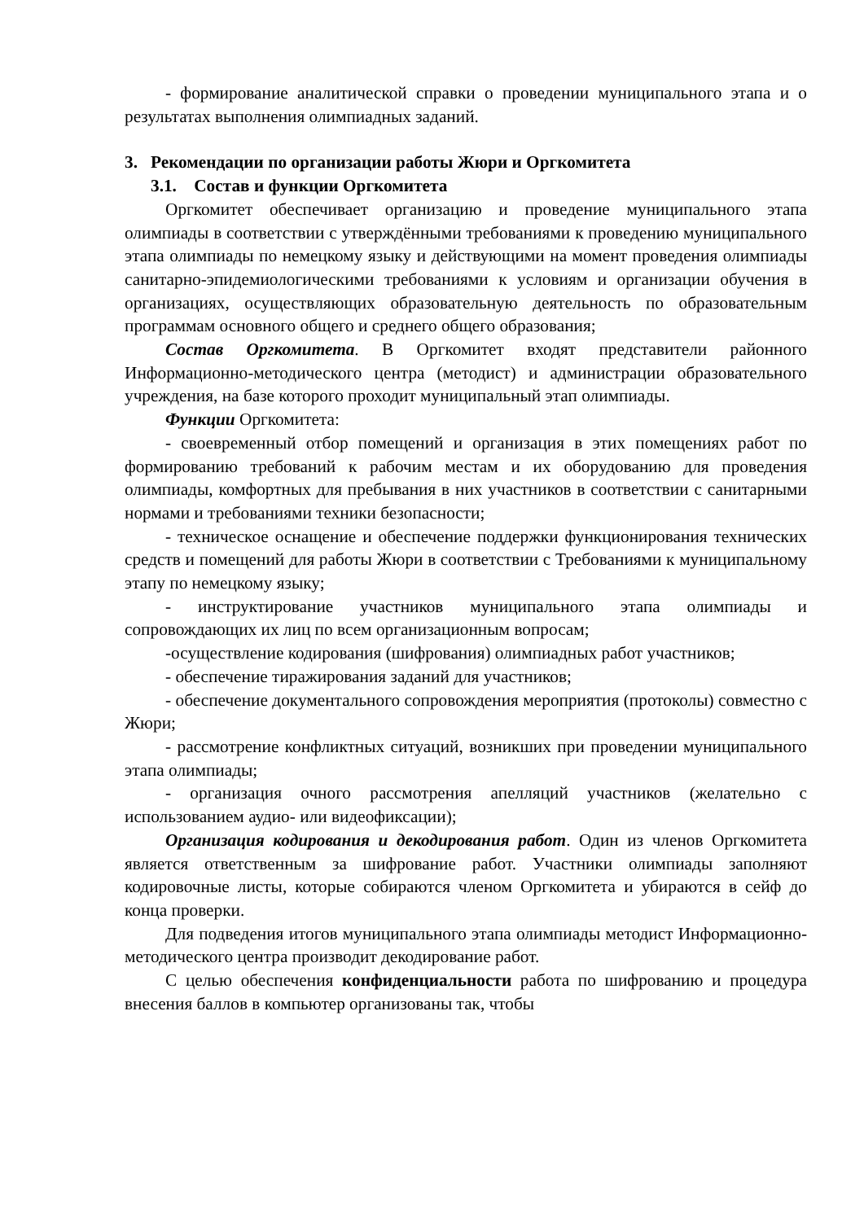- формирование аналитической справки о проведении муниципального этапа и о результатах выполнения олимпиадных заданий.
3. Рекомендации по организации работы Жюри и Оргкомитета
3.1. Состав и функции Оргкомитета
Оргкомитет обеспечивает организацию и проведение муниципального этапа олимпиады в соответствии с утверждёнными требованиями к проведению муниципального этапа олимпиады по немецкому языку и действующими на момент проведения олимпиады санитарно-эпидемиологическими требованиями к условиям и организации обучения в организациях, осуществляющих образовательную деятельность по образовательным программам основного общего и среднего общего образования;
Состав Оргкомитета. В Оргкомитет входят представители районного Информационно-методического центра (методист) и администрации образовательного учреждения, на базе которого проходит муниципальный этап олимпиады.
Функции Оргкомитета:
- своевременный отбор помещений и организация в этих помещениях работ по формированию требований к рабочим местам и их оборудованию для проведения олимпиады, комфортных для пребывания в них участников в соответствии с санитарными нормами и требованиями техники безопасности;
- техническое оснащение и обеспечение поддержки функционирования технических средств и помещений для работы Жюри в соответствии с Требованиями к муниципальному этапу по немецкому языку;
- инструктирование участников муниципального этапа олимпиады и сопровождающих их лиц по всем организационным вопросам;
-осуществление кодирования (шифрования) олимпиадных работ участников;
- обеспечение тиражирования заданий для участников;
- обеспечение документального сопровождения мероприятия (протоколы) совместно с Жюри;
- рассмотрение конфликтных ситуаций, возникших при проведении муниципального этапа олимпиады;
- организация очного рассмотрения апелляций участников (желательно с использованием аудио- или видеофиксации);
Организация кодирования и декодирования работ. Один из членов Оргкомитета является ответственным за шифрование работ. Участники олимпиады заполняют кодировочные листы, которые собираются членом Оргкомитета и убираются в сейф до конца проверки.
Для подведения итогов муниципального этапа олимпиады методист Информационно-методического центра производит декодирование работ.
С целью обеспечения конфиденциальности работа по шифрованию и процедура внесения баллов в компьютер организованы так, чтобы